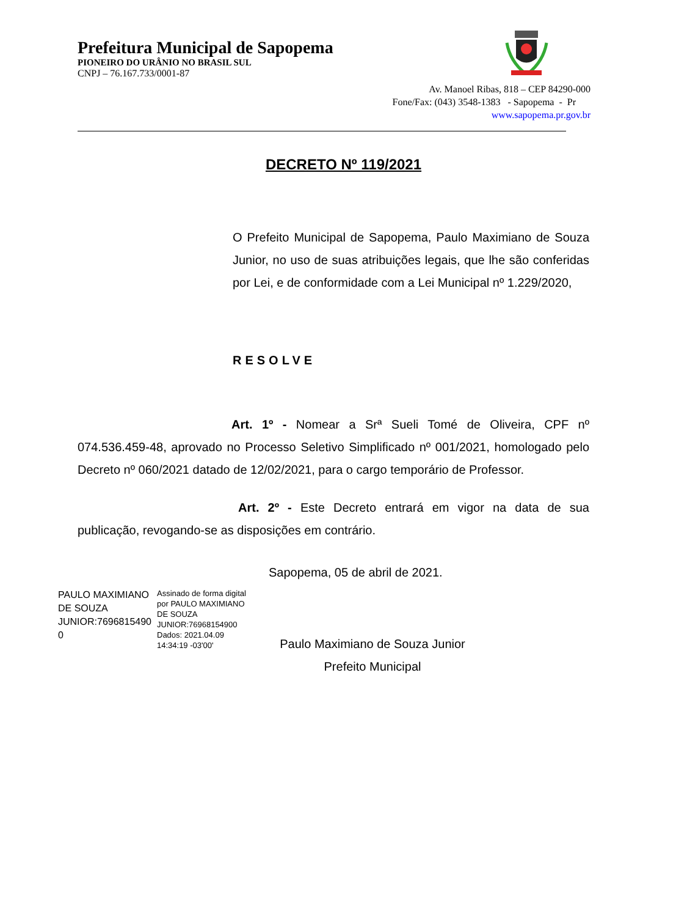Prefeitura Municipal de Sapopema
PIONEIRO DO URÂNIO NO BRASIL SUL
CNPJ – 76.167.733/0001-87
Av. Manoel Ribas, 818 – CEP 84290-000
Fone/Fax: (043) 3548-1383 - Sapopema - Pr
www.sapopema.pr.gov.br
DECRETO Nº 119/2021
O Prefeito Municipal de Sapopema, Paulo Maximiano de Souza Junior, no uso de suas atribuições legais, que lhe são conferidas por Lei, e de conformidade com a Lei Municipal nº 1.229/2020,
RESOLVE
Art. 1º - Nomear a Srª Sueli Tomé de Oliveira, CPF nº 074.536.459-48, aprovado no Processo Seletivo Simplificado nº 001/2021, homologado pelo Decreto nº 060/2021 datado de 12/02/2021, para o cargo temporário de Professor.
Art. 2º - Este Decreto entrará em vigor na data de sua publicação, revogando-se as disposições em contrário.
Sapopema, 05 de abril de 2021.
PAULO MAXIMIANO
DE SOUZA
JUNIOR:7696815490
0
Assinado de forma digital
por PAULO MAXIMIANO
DE SOUZA
JUNIOR:76968154900
Dados: 2021.04.09
14:34:19 -03'00'
Paulo Maximiano de Souza Junior
Prefeito Municipal